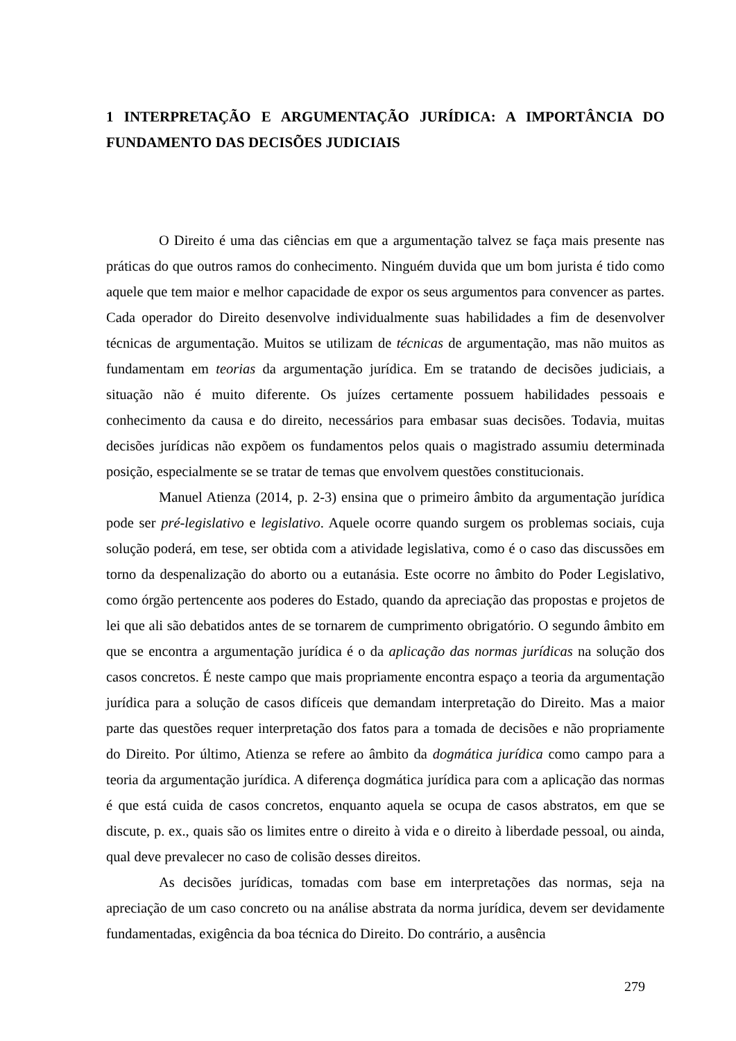1 INTERPRETAÇÃO E ARGUMENTAÇÃO JURÍDICA: A IMPORTÂNCIA DO FUNDAMENTO DAS DECISÕES JUDICIAIS
O Direito é uma das ciências em que a argumentação talvez se faça mais presente nas práticas do que outros ramos do conhecimento. Ninguém duvida que um bom jurista é tido como aquele que tem maior e melhor capacidade de expor os seus argumentos para convencer as partes. Cada operador do Direito desenvolve individualmente suas habilidades a fim de desenvolver técnicas de argumentação. Muitos se utilizam de técnicas de argumentação, mas não muitos as fundamentam em teorias da argumentação jurídica. Em se tratando de decisões judiciais, a situação não é muito diferente. Os juízes certamente possuem habilidades pessoais e conhecimento da causa e do direito, necessários para embasar suas decisões. Todavia, muitas decisões jurídicas não expõem os fundamentos pelos quais o magistrado assumiu determinada posição, especialmente se se tratar de temas que envolvem questões constitucionais.
Manuel Atienza (2014, p. 2-3) ensina que o primeiro âmbito da argumentação jurídica pode ser pré-legislativo e legislativo. Aquele ocorre quando surgem os problemas sociais, cuja solução poderá, em tese, ser obtida com a atividade legislativa, como é o caso das discussões em torno da despenalização do aborto ou a eutanásia. Este ocorre no âmbito do Poder Legislativo, como órgão pertencente aos poderes do Estado, quando da apreciação das propostas e projetos de lei que ali são debatidos antes de se tornarem de cumprimento obrigatório. O segundo âmbito em que se encontra a argumentação jurídica é o da aplicação das normas jurídicas na solução dos casos concretos. É neste campo que mais propriamente encontra espaço a teoria da argumentação jurídica para a solução de casos difíceis que demandam interpretação do Direito. Mas a maior parte das questões requer interpretação dos fatos para a tomada de decisões e não propriamente do Direito. Por último, Atienza se refere ao âmbito da dogmática jurídica como campo para a teoria da argumentação jurídica. A diferença dogmática jurídica para com a aplicação das normas é que está cuida de casos concretos, enquanto aquela se ocupa de casos abstratos, em que se discute, p. ex., quais são os limites entre o direito à vida e o direito à liberdade pessoal, ou ainda, qual deve prevalecer no caso de colisão desses direitos.
As decisões jurídicas, tomadas com base em interpretações das normas, seja na apreciação de um caso concreto ou na análise abstrata da norma jurídica, devem ser devidamente fundamentadas, exigência da boa técnica do Direito. Do contrário, a ausência
279